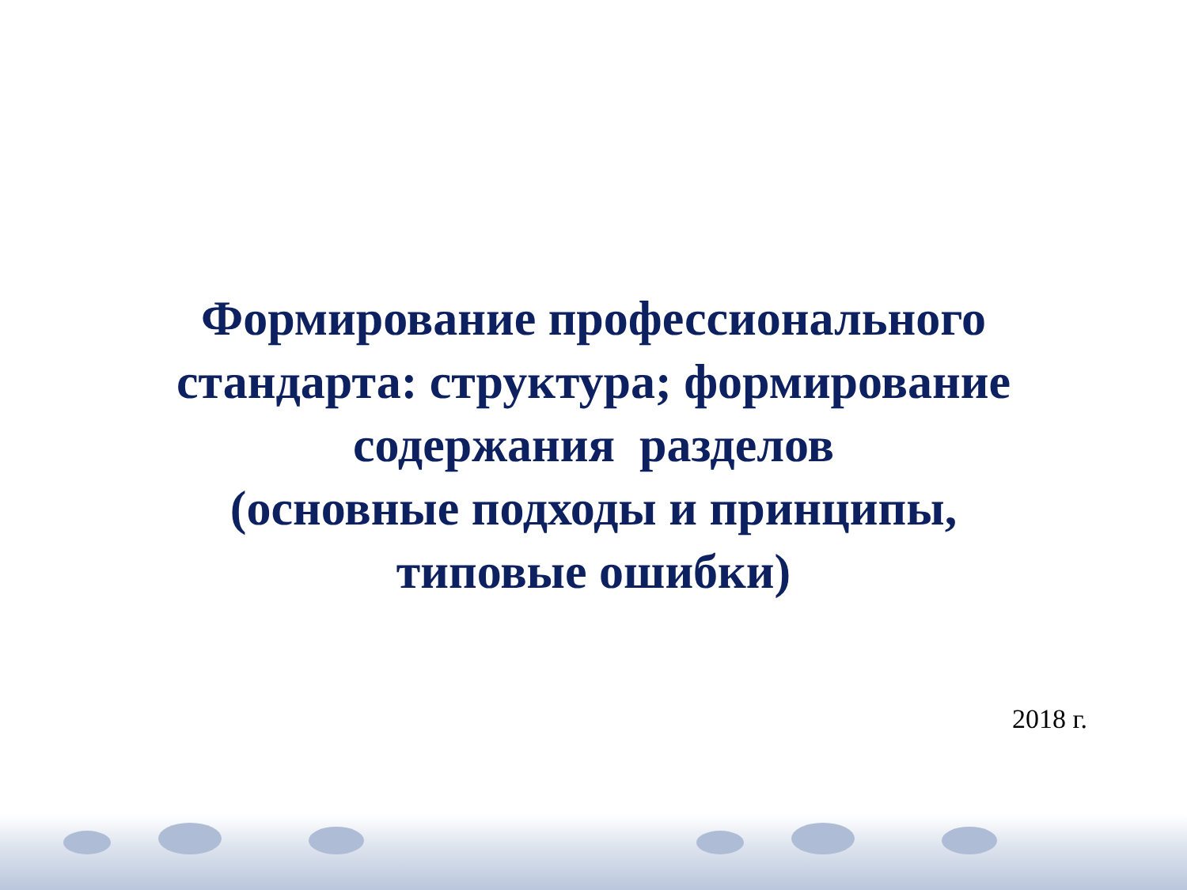Формирование профессионального
стандарта: структура; формирование
содержания разделов
(основные подходы и принципы,
типовые ошибки)
2018 г.